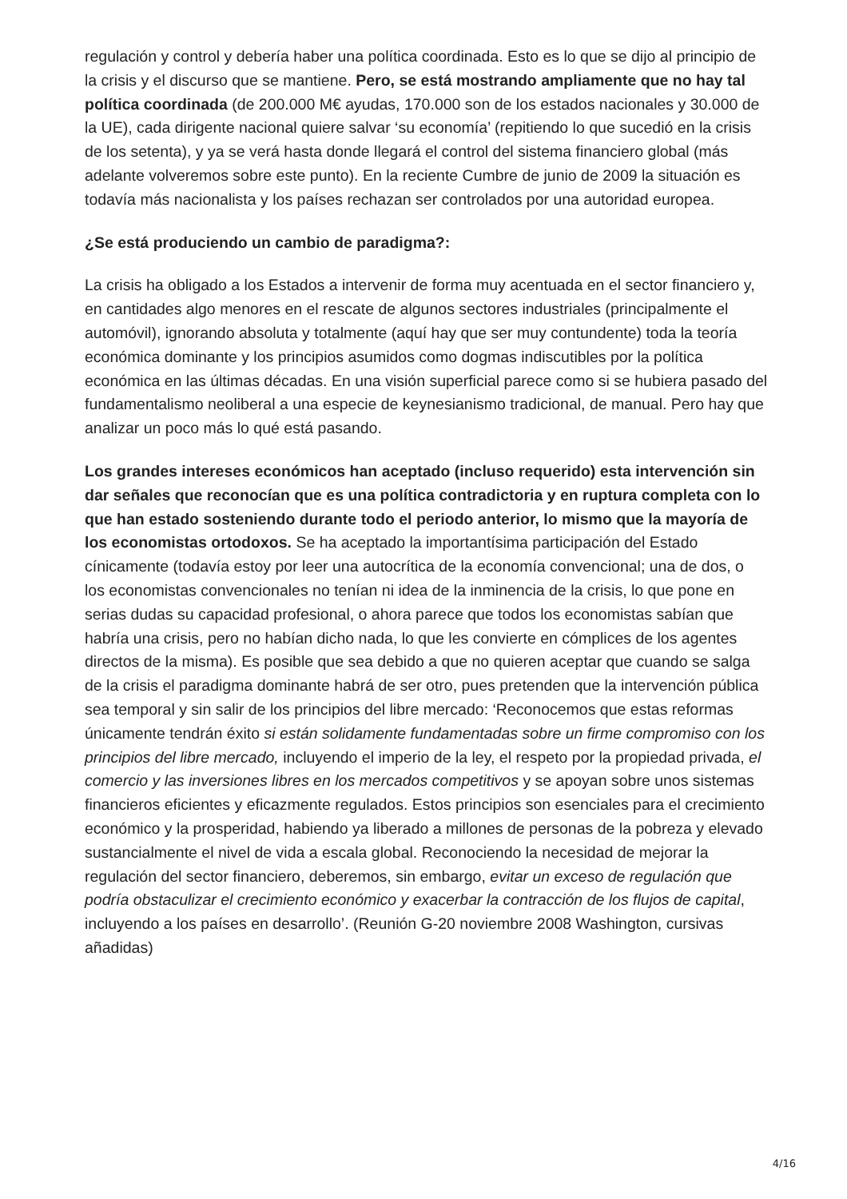regulación y control y debería haber una política coordinada. Esto es lo que se dijo al principio de la crisis y el discurso que se mantiene. Pero, se está mostrando ampliamente que no hay tal política coordinada (de 200.000 M€ ayudas, 170.000 son de los estados nacionales y 30.000 de la UE), cada dirigente nacional quiere salvar ‘su economía’ (repitiendo lo que sucedió en la crisis de los setenta), y ya se verá hasta donde llegará el control del sistema financiero global (más adelante volveremos sobre este punto). En la reciente Cumbre de junio de 2009 la situación es todavía más nacionalista y los países rechazan ser controlados por una autoridad europea.
¿Se está produciendo un cambio de paradigma?:
La crisis ha obligado a los Estados a intervenir de forma muy acentuada en el sector financiero y, en cantidades algo menores en el rescate de algunos sectores industriales (principalmente el automóvil), ignorando absoluta y totalmente (aquí hay que ser muy contundente) toda la teoría económica dominante y los principios asumidos como dogmas indiscutibles por la política económica en las últimas décadas. En una visión superficial parece como si se hubiera pasado del fundamentalismo neoliberal a una especie de keynesianismo tradicional, de manual. Pero hay que analizar un poco más lo qué está pasando.
Los grandes intereses económicos han aceptado (incluso requerido) esta intervención sin dar señales que reconocían que es una política contradictoria y en ruptura completa con lo que han estado sosteniendo durante todo el periodo anterior, lo mismo que la mayoría de los economistas ortodoxos. Se ha aceptado la importantísima participación del Estado cínicamente (todavía estoy por leer una autocrítica de la economía convencional; una de dos, o los economistas convencionales no tenían ni idea de la inminencia de la crisis, lo que pone en serias dudas su capacidad profesional, o ahora parece que todos los economistas sabían que habría una crisis, pero no habían dicho nada, lo que les convierte en cómplices de los agentes directos de la misma). Es posible que sea debido a que no quieren aceptar que cuando se salga de la crisis el paradigma dominante habrá de ser otro, pues pretenden que la intervención pública sea temporal y sin salir de los principios del libre mercado: ‘Reconocemos que estas reformas únicamente tendrán éxito si están solidamente fundamentadas sobre un firme compromiso con los principios del libre mercado, incluyendo el imperio de la ley, el respeto por la propiedad privada, el comercio y las inversiones libres en los mercados competitivos y se apoyan sobre unos sistemas financieros eficientes y eficazmente regulados. Estos principios son esenciales para el crecimiento económico y la prosperidad, habiendo ya liberado a millones de personas de la pobreza y elevado sustancialmente el nivel de vida a escala global. Reconociendo la necesidad de mejorar la regulación del sector financiero, deberemos, sin embargo, evitar un exceso de regulación que podría obstaculizar el crecimiento económico y exacerbar la contracción de los flujos de capital, incluyendo a los países en desarrollo’. (Reunión G-20 noviembre 2008 Washington, cursivas añadidas)
4/16